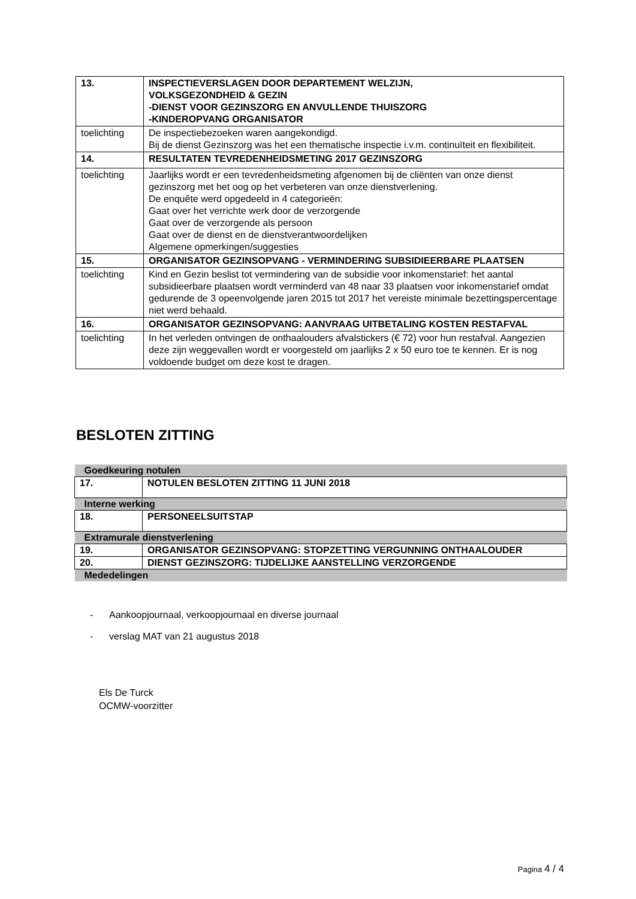| 13. | INSPECTIEVERSLAGEN DOOR DEPARTEMENT WELZIJN, VOLKSGEZONDHEID & GEZIN -DIENST VOOR GEZINSZORG EN ANVULLENDE THUISZORG -KINDEROPVANG ORGANISATOR |
| toelichting | De inspectiebezoeken waren aangekondigd. Bij de dienst Gezinszorg was het een thematische inspectie i.v.m. continuïteit en flexibiliteit. |
| 14. | RESULTATEN TEVREDENHEIDSMETING 2017 GEZINSZORG |
| toelichting | Jaarlijks wordt er een tevredenheidsmeting afgenomen bij de cliënten van onze dienst gezinszorg met het oog op het verbeteren van onze dienstverlening. De enquête werd opgedeeld in 4 categorieën: Gaat over het verrichte werk door de verzorgende Gaat over de verzorgende als persoon Gaat over de dienst en de dienstverantwoordelijken Algemene opmerkingen/suggesties |
| 15. | ORGANISATOR GEZINSOPVANG - VERMINDERING SUBSIDIEERBARE PLAATSEN |
| toelichting | Kind en Gezin beslist tot vermindering van de subsidie voor inkomenstarief: het aantal subsidieerbare plaatsen wordt verminderd van 48 naar 33 plaatsen voor inkomenstarief omdat gedurende de 3 opeenvolgende jaren 2015 tot 2017 het vereiste minimale bezettingspercentage niet werd behaald. |
| 16. | ORGANISATOR GEZINSOPVANG: AANVRAAG UITBETALING KOSTEN RESTAFVAL |
| toelichting | In het verleden ontvingen de onthaalouders afvalstickers (€ 72) voor hun restafval. Aangezien deze zijn weggevallen wordt er voorgesteld om jaarlijks 2 x 50 euro toe te kennen. Er is nog voldoende budget om deze kost te dragen. |
BESLOTEN ZITTING
| Goedkeuring notulen | |
| 17. | NOTULEN BESLOTEN ZITTING 11 JUNI 2018 |
| Interne werking | |
| 18. | PERSONEELSUITSTAP |
| Extramurale dienstverlening | |
| 19. | ORGANISATOR GEZINSOPVANG: STOPZETTING VERGUNNING ONTHAALOUDER |
| 20. | DIENST GEZINSZORG: TIJDELIJKE AANSTELLING VERZORGENDE |
| Mededelingen | |
- Aankoopjournaal, verkoopjournaal en diverse journaal
- verslag MAT van 21 augustus 2018
Els De Turck
OCMW-voorzitter
Pagina 4 / 4